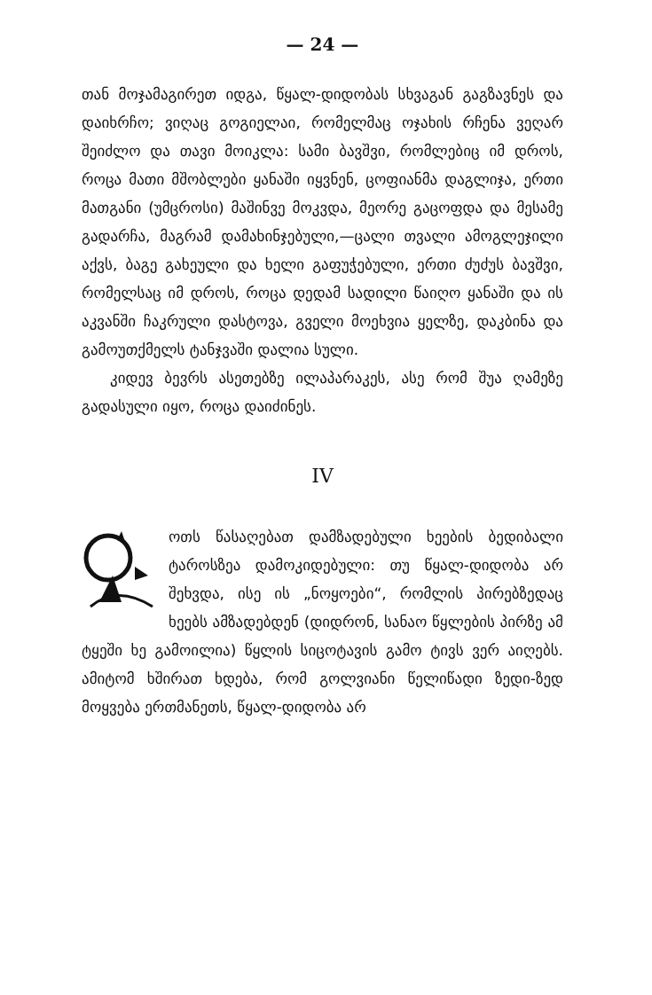— 24 —
თან მოჯამაგირეთ იდგა, წყალ-დიდობას სხვაგან გაგზავნეს და დაიხრჩო; ვიღაც გოგიელაი, რომელმაც ოჯახის რჩენა ვეღარ შეიძლო და თავი მოიკლა: სამი ბავშვი, რომლებიც იმ დროს, როცა მათი მშობლები ყანაში იყვნენ, ცოფიანმა დაგლიჯა, ერთი მათგანი (უმცროსი) მაშინვე მოკვდა, მეორე გაცოფდა და მესამე გადარჩა, მაგრამ დამახინჯებული,—ცალი თვალი ამოგლეჯილი აქვს, ბაგე გახეული და ხელი გაფუჭებული, ერთი ძუძუს ბავშვი, რომელსაც იმ დროს, როცა დედამ სადილი წაიღო ყანაში და ის აკვანში ჩაკრული დასტოვა, გველი მოეხვია ყელზე, დაკბინა და გამოუთქმელს ტანჯვაში დალია სული.
კიდევ ბევრს ასეთებზე ილაპარაკეს, ასე რომ შუა ღამეზე გადასული იყო, როცა დაიძინეს.
IV
ოთს წასაღებათ დამზადებული ხეების ბედიბალი ტაროსზეა დამოკიდებული: თუ წყალ-დიდობა არ შეხვდა, ისე ის „ნოყოები“, რომლის პირებზედაც ხეებს ამზადებდენ (დიდრონ, სანაო წყლების პირზე ამ ტყეში ხე გამოილია) წყლის სიცოტავის გამო ტივს ვერ აიღებს. ამიტომ ხშირათ ხდება, რომ გოლვიანი წელიწადი ზედი-ზედ მოყვება ერთმანეთს, წყალ-დიდობა არ